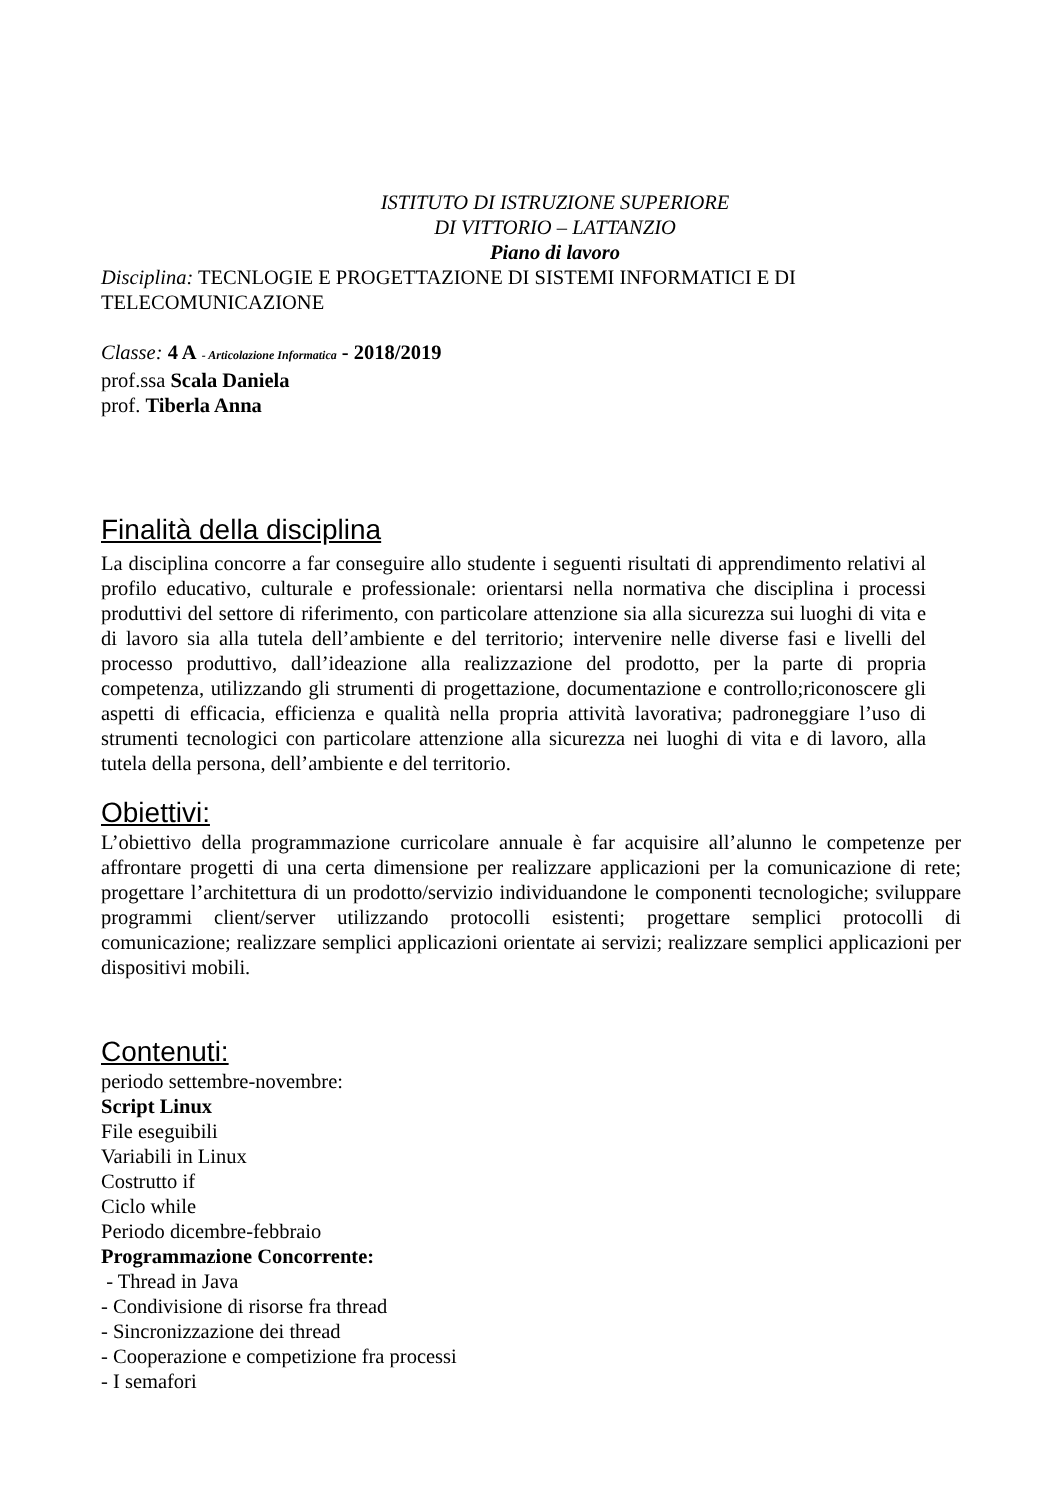ISTITUTO DI ISTRUZIONE SUPERIORE
DI VITTORIO – LATTANZIO
Piano di lavoro
Disciplina: TECNLOGIE E PROGETTAZIONE DI SISTEMI INFORMATICI E DI TELECOMUNICAZIONE
Classe: 4 A - Articolazione Informatica - 2018/2019
prof.ssa Scala Daniela
prof. Tiberla Anna
Finalità della disciplina
La disciplina concorre a far conseguire allo studente i seguenti risultati di apprendimento relativi al profilo educativo, culturale e professionale: orientarsi nella normativa che disciplina i processi produttivi del settore di riferimento, con particolare attenzione sia alla sicurezza sui luoghi di vita e di lavoro sia alla tutela dell’ambiente e del territorio; intervenire nelle diverse fasi e livelli del processo produttivo, dall’ideazione alla realizzazione del prodotto, per la parte di propria competenza, utilizzando gli strumenti di progettazione, documentazione e controllo;riconoscere gli aspetti di efficacia, efficienza e qualità nella propria attività lavorativa; padroneggiare l’uso di strumenti tecnologici con particolare attenzione alla sicurezza nei luoghi di vita e di lavoro, alla tutela della persona, dell’ambiente e del territorio.
Obiettivi:
L’obiettivo della programmazione curricolare annuale è far acquisire all’alunno le competenze per affrontare progetti di una certa dimensione per realizzare applicazioni per la comunicazione di rete; progettare l’architettura di un prodotto/servizio individuandone le componenti tecnologiche; sviluppare programmi client/server utilizzando protocolli esistenti; progettare semplici protocolli di comunicazione; realizzare semplici applicazioni orientate ai servizi; realizzare semplici applicazioni per dispositivi mobili.
Contenuti:
periodo settembre-novembre:
Script Linux
File eseguibili
Variabili in Linux
Costrutto if
Ciclo while
Periodo dicembre-febbraio
Programmazione Concorrente:
- Thread in Java
- Condivisione di risorse fra thread
- Sincronizzazione dei thread
- Cooperazione e competizione fra processi
- I semafori